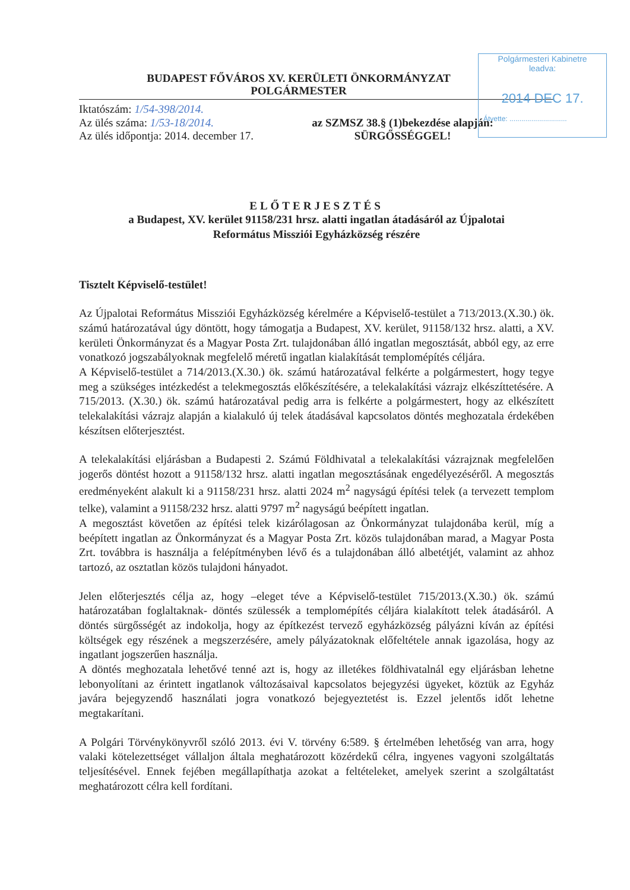Polgármesteri Kabinetre
leadva:
2014 DEC 17.
Átvette: .............................
BUDAPEST FŐVÁROS XV. KERÜLETI ÖNKORMÁNYZAT
POLGÁRMESTER
Iktatószám: 1/54-398/2014.
Az ülés száma: 1/53-18/2014.
Az ülés időpontja: 2014. december 17.
az SZMSZ 38.§ (1)bekezdése alapján:
SÜRGŐSSÉGGEL!
ELŐTERJESZTÉS
a Budapest, XV. kerület 91158/231 hrsz. alatti ingatlan átadásáról az Újpalotai
Református Missziói Egyházközség részére
Tisztelt Képviselő-testület!
Az Újpalotai Református Missziói Egyházközség kérelmére a Képviselő-testület a 713/2013.(X.30.) ök. számú határozatával úgy döntött, hogy támogatja a Budapest, XV. kerület, 91158/132 hrsz. alatti, a XV. kerületi Önkormányzat és a Magyar Posta Zrt. tulajdonában álló ingatlan megosztását, abból egy, az erre vonatkozó jogszabályoknak megfelelő méretű ingatlan kialakítását templomépítés céljára.
A Képviselő-testület a 714/2013.(X.30.) ök. számú határozatával felkérte a polgármestert, hogy tegye meg a szükséges intézkedést a telekmegosztás előkészítésére, a telekalakítási vázrajz elkészíttetésére. A 715/2013. (X.30.) ök. számú határozatával pedig arra is felkérte a polgármestert, hogy az elkészített telekalakítási vázrajz alapján a kialakuló új telek átadásával kapcsolatos döntés meghozatala érdekében készítsen előterjesztést.
A telekalakítási eljárásban a Budapesti 2. Számú Földhivatal a telekalakítási vázrajznak megfelelően jogerős döntést hozott a 91158/132 hrsz. alatti ingatlan megosztásának engedélyezéséről. A megosztás eredményeként alakult ki a 91158/231 hrsz. alatti 2024 m<sup>2</sup> nagyságú építési telek (a tervezett templom telke), valamint a 91158/232 hrsz. alatti 9797 m<sup>2</sup> nagyságú beépített ingatlan.
A megosztást követően az építési telek kizárólagosan az Önkormányzat tulajdonába kerül, míg a beépített ingatlan az Önkormányzat és a Magyar Posta Zrt. közös tulajdonában marad, a Magyar Posta Zrt. továbbra is használja a felépítményben lévő és a tulajdonában álló albetétjét, valamint az ahhoz tartozó, az osztatlan közös tulajdoni hányadot.
Jelen előterjesztés célja az, hogy –eleget téve a Képviselő-testület 715/2013.(X.30.) ök. számú határozatában foglaltaknak- döntés szülessék a templomépítés céljára kialakított telek átadásáról. A döntés sürgősségét az indokolja, hogy az építkezést tervező egyházközség pályázni kíván az építési költségek egy részének a megszerzésére, amely pályázatoknak előfeltétele annak igazolása, hogy az ingatlant jogszerűen használja.
A döntés meghozatala lehetővé tenné azt is, hogy az illetékes földhivatalnál egy eljárásban lehetne lebonyolítani az érintett ingatlanok változásaival kapcsolatos bejegyzési ügyeket, köztük az Egyház javára bejegyzendő használati jogra vonatkozó bejegyeztetést is. Ezzel jelentős időt lehetne megtakarítani.
A Polgári Törvénykönyvről szóló 2013. évi V. törvény 6:589. § értelmében lehetőség van arra, hogy valaki kötelezettséget vállaljon általa meghatározott közérdekű célra, ingyenes vagyoni szolgáltatás teljesítésével. Ennek fejében megállapíthatja azokat a feltételeket, amelyek szerint a szolgáltatást meghatározott célra kell fordítani.